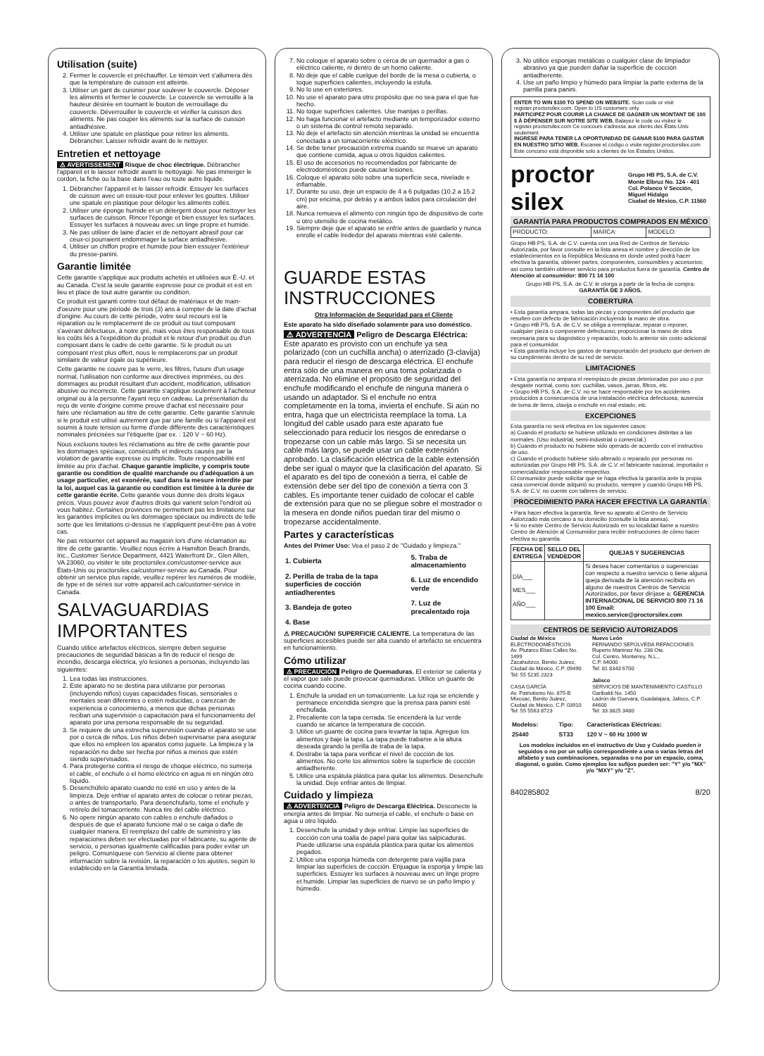Utilisation (suite)
2. Fermer le couvercle et préchauffer. Le témoin vert s'allumera dès que la température de cuisson est atteinte.
3. Utiliser un gant de cuisinier pour soulever le couvercle. Déposer les aliments et fermer le couvercle. Le couvercle se verrouille à la hauteur désirée en tournant le bouton de verrouillage du couvercle. Déverrouiller le couvercle et vérifier la cuisson des aliments. Ne pas couper les aliments sur la surface de cuisson antiadhésive.
4. Utiliser une spatule en plastique pour retirer les aliments. Débrancher. Laisser refroidir avant de le nettoyer.
Entretien et nettoyage
⚠ AVERTISSEMENT Risque de choc électrique. Débrancher l'appareil et le laisser refroidir avant le nettoyage. Ne pas immerger le cordon, la fiche ou la base dans l'eau ou toute autre liquide.
1. Débrancher l'appareil et le laisser refroidir. Essuyer les surfaces de cuisson avec un essuie-tout pour enlever les gouttes. Utiliser une spatule en plastique pour déloger les aliments collés.
2. Utiliser une éponge humide et un détergent doux pour nettoyer les surfaces de cuisson. Rincer l'éponge et bien essuyer les surfaces. Essuyer les surfaces à nouveau avec un linge propre et humide.
3. Ne pas utiliser de laine d'acier et de nettoyant abrasif pour car ceux-ci pourraient endommager la surface antiadhésive.
4. Utiliser un chiffon propre et humide pour bien essuyer l'extérieur du presse-panini.
Garantie limitée
Cette garantie s'applique aux produits achetés et utilisées aux É.-U. et au Canada. C'est la seule garantie expresse pour ce produit et est en lieu et place de tout autre garantie ou condition.
Ce produit est garanti contre tout défaut de matériaux et de main-d'oeuvre pour une période de trois (3) ans à compter de la date d'achat d'origine. Au cours de cette période, votre seul recours est la réparation ou le remplacement de ce produit ou tout composant s'avérant défectueux, à notre gré, mais vous êtes responsable de tous les coûts liés à l'expédition du produit et le retour d'un produit ou d'un composant dans le cadre de cette garantie. Si le produit ou un composant n'est plus offert, nous le remplacerons par un produit similaire de valeur égale ou supérieure.
Cette garantie ne couvre pas le verre, les filtres, l'usure d'un usage normal, l'utilisation non conforme aux directives imprimées, ou des dommages au produit résultant d'un accident, modification, utilisation abusive ou incorrecte. Cette garantie s'applique seulement à l'acheteur original ou à la personne l'ayant reçu en cadeau. La présentation du reçu de vente d'origine comme preuve d'achat est nécessaire pour faire une réclamation au titre de cette garantie. Cette garantie s'annule si le produit est utilisé autrement que par une famille ou si l'appareil est soumis à toute tension ou forme d'onde différente des caractéristiques nominales précisées sur l'étiquette (par ex. : 120 V ~ 60 Hz).
Nous excluons toutes les réclamations au titre de cette garantie pour les dommages spéciaux, consécutifs et indirects causés par la violation de garantie expresse ou implicite. Toute responsabilité est limitée au prix d'achat. Chaque garantie implicite, y compris toute garantie ou condition de qualité marchande ou d'adéquation à un usage particulier, est exonérée, sauf dans la mesure interdite par la loi, auquel cas la garantie ou condition est limitée à la durée de cette garantie écrite. Cette garantie vous donne des droits légaux précis. Vous pouvez avoir d'autres droits qui varient selon l'endroit où vous habitez. Certaines provinces ne permettent pas les limitations sur les garanties implicites ou les dommages spéciaux ou indirects de telle sorte que les limitations ci-dessus ne s'appliquent peut-être pas à votre cas.
Ne pas retourner cet appareil au magasin lors d'une réclamation au titre de cette garantie. Veuillez nous écrire à Hamilton Beach Brands, Inc., Customer Service Department, 4421 Waterfront Dr., Glen Allen, VA 23060, ou visiter le site proctorsilex.com/customer-service aux États-Unis ou proctorsilex.ca/customer-service au Canada. Pour obtenir un service plus rapide, veuillez repérer les numéros de modèle, de type et de séries sur votre appareil.ach.ca/customer-service in Canada.
SALVAGUARDIAS IMPORTANTES
Cuando utilice artefactos eléctricos, siempre deben seguirse precauciones de seguridad básicas a fin de reducir el riesgo de incendio, descarga eléctrica, y/o lesiones a personas, incluyendo las siguientes:
1. Lea todas las instrucciones.
2. Este aparato no se destina para utilizarse por personas (incluyendo niños) cuyas capacidades físicas, sensoriales o mentales sean diferentes o estén reducidas, o carezcan de experiencia o conocimiento, a menos que dichas personas reciban una supervisión o capacitación para el funcionamiento del aparato por una persona responsable de su seguridad.
3. Se requiere de una estrecha supervisión cuando el aparato se use por o cerca de niños. Los niños deben supervisarse para asegurar que ellos no empleen los aparatos como juguete. La limpieza y la reparación no debe ser hecha por niños a menos que estén siendo supervisados.
4. Para protegerse contra el riesgo de choque eléctrico, no sumerja el cable, el enchufe o el horno eléctrico en agua ni en ningún otro líquido.
5. Desenchúfelo aparato cuando no esté en uso y antes de la limpieza. Deje enfriar el aparato antes de colocar o retirar piezas, o antes de transportarlo. Para desenchufarlo, tome el enchufe y retírelo del tomacorriente. Nunca tire del cable eléctrico.
6. No opere ningún aparato con cables o enchufe dañados o después de que el aparato funcione mal o se caiga o dañe de cualquier manera. El reemplazo del cable de suministro y las reparaciones deben ser efectuadas por el fabricante, su agente de servicio, o personas igualmente calificadas para poder evitar un peligro. Comuníquese con Servicio al cliente para obtener información sobre la revisión, la reparación o los ajustes, según lo establecido en la Garantía limitada.
7. No coloque el aparato sobre o cerca de un quemador a gas o eléctrico caliente, ni dentro de un horno caliente.
8. No deje que el cable cuelgue del borde de la mesa o cubierta, o toque superficies calientes, incluyendo la estufa.
9. No lo use en exteriores.
10. No use el aparato para otro propósito que no sea para el que fue hecho.
11. No toque superficies calientes. Use manijas o perillas.
12. No haga funcionar el artefacto mediante un temporizador externo o un sistema de control remoto separado.
13. No deje el artefacto sin atención mientras la unidad se encuentra conectada a un tomacorriente eléctrico.
14. Se debe tener precaución extrema cuando se mueve un aparato que contiene comida, agua u otros líquidos calientes.
15. El uso de accesorios no recomendados por fabricante de electrodomésticos puede causar lesiones.
16. Coloque el aparato sólo sobre una superficie seca, nivelade e inflamable.
17. Durante su uso, deje un espacio de 4 a 6 pulgadas (10.2 a 15.2 cm) por encima, por detrás y a ambos lados para circulación del aire.
18. Nunca remueva el alimento con ningún tipo de dispositivo de corte u otro utensilio de cocina metálico.
19. Siempre deje que el aparato se enfríe antes de guardarlo y nunca enrolle el cable lrededor del aparato mientras esté caliente.
GUARDE ESTAS INSTRUCCIONES
Otra Información de Seguridad para el Cliente
Este aparato ha sido diseñado solamente para uso doméstico.
⚠ ADVERTENCIA Peligro de Descarga Eléctrica: Este aparato es provisto con un enchufe ya sea polarizado (con un cuchilla ancha) o aterrizado (3-clavija) para reducir el riesgo de descarga eléctrica. El enchufe entra sólo de una manera en una toma polarizada o aterrizada. No elimine el propósito de seguridad del enchufe modificando el enchufe de ninguna manera o usando un adaptador. Si el enchufe no entra completamente en la toma, invierta el enchufe. Si aún no entra, haga que un electricista reemplace la toma. La longitud del cable usado para este aparato fue seleccionado para reducir los riesgos de enredarse o tropezarse con un cable más largo. Si se necesita un cable más largo, se puede usar un cable extensión aprobado. La clasificación eléctrica de la cable extensión debe ser igual o mayor que la clasificación del aparato. Si el aparato es del tipo de conexión a tierra, el cable de extensión debe ser del tipo de conexión a tierra con 3 cables. Es importante tener cuidado de colocar el cable de extensión para que no se pliegue sobre el mostrador o la mesera en donde niños puedan tirar del mismo o tropezarse accidentalmente.
Partes y características
Antes del Primer Uso: Vea el paso 2 de "Cuidado y limpieza."
| 1. Cubierta | 5. Traba de almacenamiento |
| 2. Perilla de traba de la tapa superficies de cocción antiadherentes | 6. Luz de encendido verde |
| 3. Bandeja de goteo | 7. Luz de precalentado roja |
| 4. Base | |
⚠ PRECAUCIÓN! SUPERFICIE CALIENTE. La temperatura de las superficies accesibles puede ser alta cuando el artefacto se encuentra en funcionamiento.
Cómo utilizar
⚠ PRECAUCIÓN Peligro de Quemaduras. El exterior se calienta y el vapor que sale puede provocar quemaduras. Utilice un guante de cocina cuando cocine.
1. Enchufe la unidad en un tomacorriente. La luz roja se enciende y permanece encendida siempre que la prensa para panini esté enchufada.
2. Precaliente con la tapa cerrada. Se encenderá la luz verde cuando se alcance la temperatura de cocción.
3. Utilice un guante de cocina para levantar la tapa. Agregue los alimentos y baje la tapa. La tapa puede trabarse a la altura deseada girando la perilla de traba de la tapa.
4. Destrabe la tapa para verificar el nivel de cocción de los alimentos. No corte los alimentos sobre la superficie de cocción antiadherente.
5. Utilice una espátula plástica para quitar los alimentos. Desenchufe la unidad. Deje enfriar antes de limpiar.
Cuidado y limpieza
⚠ ADVERTENCIA Peligro de Descarga Eléctrica. Desconecte la energía antes de limpiar. No sumerja el cable, el enchufe o base en agua u otro líquido.
1. Desenchufe la unidad y deje enfriar. Limpie las superficies de cocción con una toalla de papel para quitar las salpicaduras. Puede utilizarse una espátula plástica para quitar los alimentos pegados.
2. Utilice una esponja húmeda con detergente para vajilla para limpiar las superficies de cocción. Enjuague la esponja y limpie las superficies. Essuyer les surfaces à nouveau avec un linge propre et humide. Limpiar las superficies de nuevo se un paño limpio y húmedo.
3. No utilice esponjas metálicas o cualquier clase de limpiador abrasivo ya que pueden dañar la superficie de cocción antiadherente.
4. Use un paño limpio y húmedo para limpiar la parte externa de la parrilla para panini.
ENTER TO WIN $100 TO SPEND ON WEBSITE. Scan code or visit register.proctorsilex.com. Open to US customers only.
PARTICIPEZ POUR COURIR LA CHANCE DE GAGNER UN MONTANT DE 100 $ À DÉPENSER SUR NOTRE SITE WEB. Balayez le code ou visitez le register.proctorsilex.com Ce concours s'adresse aux clients des États-Unis seulement.
INGRESE PARA TENER LA OPORTUNIDAD DE GANAR $100 PARA GASTAR EN NUESTRO SITIO WEB. Escanee el código o visite register.proctorsilex.com Este concurso está disponible solo a clientes de los Estados Unidos.
proctor silex Grupo HB PS, S.A. de C.V.
Monte Elbruz No. 124 - 401
Col. Polanco V Sección, Miguel Hidalgo
Ciudad de México, C.P. 11560
GARANTÍA PARA PRODUCTOS COMPRADOS EN MÉXICO
| PRODUCTO: | MARCA: | MODELO: |
Grupo HB PS, S.A. de C.V. cuenta con una Red de Centros de Servicio Autorizada, por favor consulte en la lista anexa el nombre y dirección de los establecimientos en la República Mexicana en donde usted podrá hacer efectiva la garantía, obtener partes, componentes, consumibles y accesorios; así como también obtener servicio para productos fuera de garantía. Centro de Atención al consumidor: 800 71 16 100
Grupo HB PS, S.A. de C.V. le otorga a partir de la fecha de compra: GARANTÍA DE 3 AÑOS.
COBERTURA
• Esta garantía ampara, todas las piezas y componentes del producto que resulten con defecto de fabricación incluyendo la mano de obra.
• Grupo HB PS, S.A. de C.V. se obliga a reemplazar, reparar o reponer, cualquier pieza o componente defectuoso; proporcionar la mano de obra necesaria para su diagnóstico y reparación, todo lo anterior sin costo adicional para el consumidor.
• Esta garantía incluye los gastos de transportación del producto que deriven de su cumplimiento dentro de su red de servicio.
LIMITACIONES
• Esta garantía no ampara el reemplazo de piezas deterioradas por uso o por desgaste normal, como son: cuchillas, vasos, jarras, filtros, etc.
• Grupo HB PS, S.A. de C.V. no se hace responsable por los accidentes producidos a consecuencia de una instalación eléctrica defectuosa, ausencia de toma de tierra, clavija o enchufe en mal estado, etc.
EXCEPCIONES
Esta garantía no será efectiva en los siguientes casos:
a) Cuando el producto se hubiese utilizado en condiciones distintas a las normales. (Uso industrial, semi-industrial o comercial.)
b) Cuando el producto no hubiese sido operado de acuerdo con el instructivo de uso.
c) Cuando el producto hubiese sido alterado o reparado por personas no autorizadas por Grupo HB PS, S.A. de C.V. el fabricante nacional, importador o comercializador responsable respectivo.
El consumidor puede solicitar que se haga efectiva la garantía ante la propia casa comercial donde adquirió su producto, siempre y cuando Grupo HB PS, S.A. de C.V. no cuente con talleres de servicio.
PROCEDIMIENTO PARA HACER EFECTIVA LA GARANTÍA
• Para hacer efectiva la garantía, lleve su aparato al Centro de Servicio Autorizado más cercano a su domicilio (consulte la lista anexa).
• Si no existe Centro de Servicio Autorizado en su localidad llame a nuestro Centro de Atención al Consumidor para recibir instrucciones de cómo hacer efectiva su garantía.
| FECHA DE ENTREGA | SELLO DEL VENDEDOR | QUEJAS Y SUGERENCIAS |
| --- | --- | --- |
| DÍA___ MES___ AÑO___ | | Si desea hacer comentarios o sugerencias con respecto a nuestro servicio o tiene alguna queja derivada de la atención recibida en alguno de nuestros Centros de Servicio Autorizados, por favor diríjase a: GERENCIA INTERNACIONAL DE SERVICIO 800 71 16 100 Email: mexico.service@proctorsilex.com |
CENTROS DE SERVICIO AUTORIZADOS
Ciudad de México
ELECTRODOMÉSTICOS
Av. Plutarco Elías Calles No. 1499
Zacahuitzco, Benito Juárez,
Ciudad de México, C.P. 09490
Tel: 55 5235 2323
CASA GARCÍA
Av. Patriotismo No. 875-B
Mixcoac, Benito Juárez,
Ciudad de México, C.P. 03910
Tel: 55 5563 8723
Nuevo León
FERNANDO SEPÚLVEDA REFACCIONES
Ruperto Martínez No. 238 Ote.
Col. Centro, Monterrey, N.L.,
C.P. 64000
Tel: 81 8343 6700
Jalisco
SERVICIOS DE MANTENIMIENTO CASTILLO
Garibaldi No. 1450
Ladrón de Guevara, Guadalajara, Jalisco, C.P. 44600
Tel: 33 3825 3480
| Modelos: | Tipo: | Características Eléctricas: |
| 25440 | ST33 | 120 V ~ 60 Hz 1000 W |
Los modelos incluidos en el instructivo de Uso y Cuidado pueden ir seguidos o no por un sufijo correspondiente a una o varias letras del alfabeto y sus combinaciones, separadas o no por un espacio, coma, diagonal, o guión. Como ejemplos los sufijos pueden ser: "Y" y/o "MX" y/o "MXY" y/o "Z".
840285802 8/20